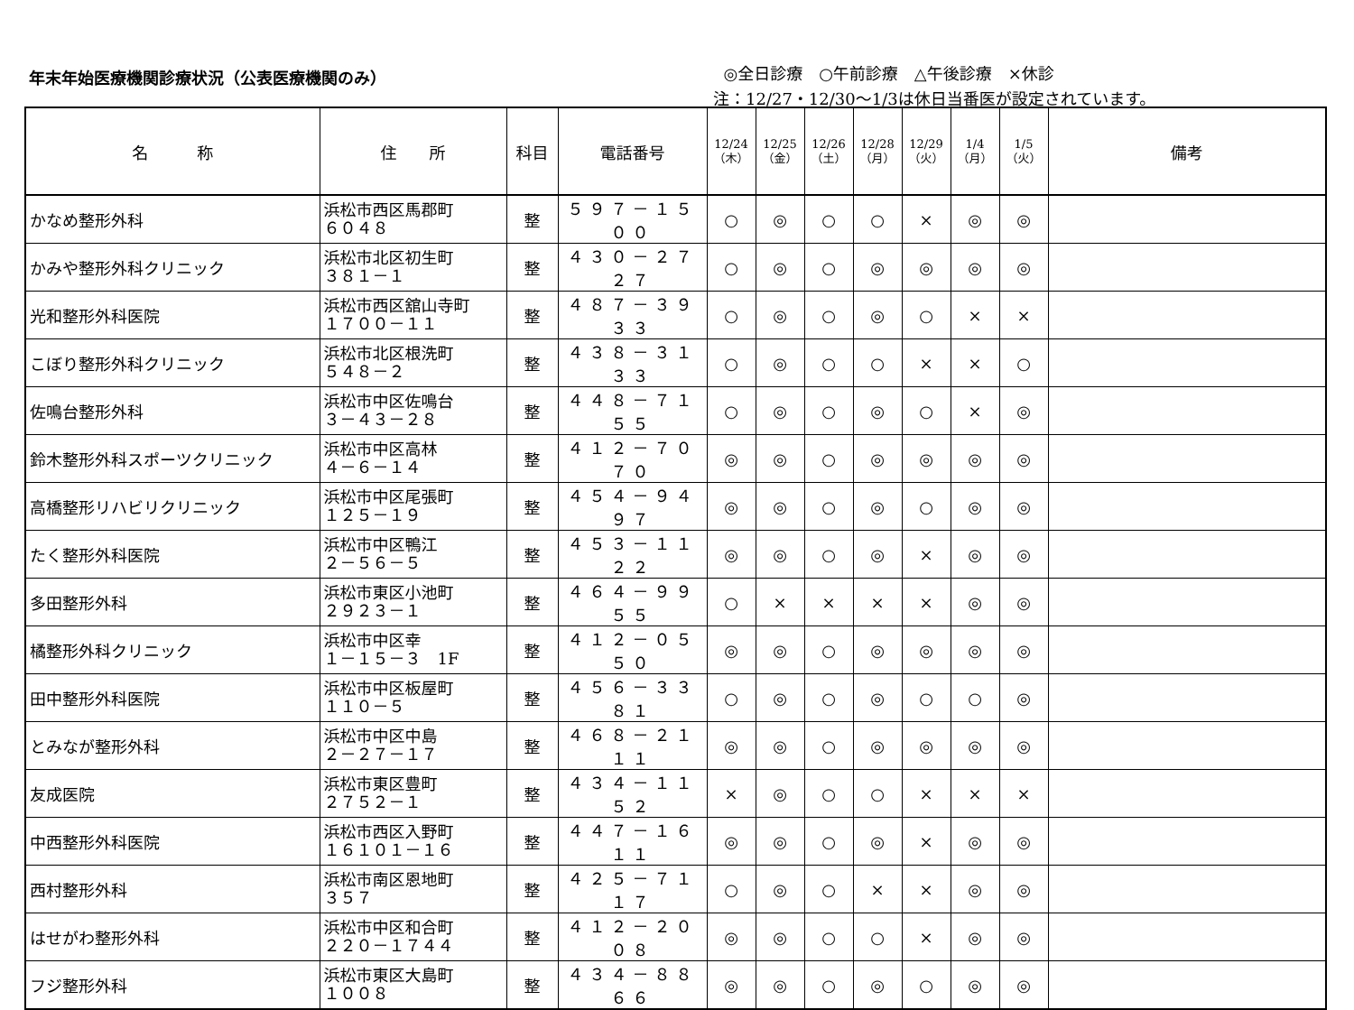年末年始医療機関診療状況（公表医療機関のみ）
◎全日診療　○午前診療　△午後診療　×休診
注：12/27・12/30～1/3は休日当番医が設定されています。
| 名 称 | 住 所 | 科目 | 電話番号 | 12/24 （木） | 12/25 （金） | 12/26 （土） | 12/28 （月） | 12/29 （火） | 1/4 （月） | 1/5 （火） | 備考 |
| --- | --- | --- | --- | --- | --- | --- | --- | --- | --- | --- | --- |
| かなめ整形外科 | 浜松市西区馬郡町 ６０４８ | 整 | ５９７－１５００ | ○ | ◎ | ○ | ○ | × | ◎ | ◎ | |
| かみや整形外科クリニック | 浜松市北区初生町 ３８１－１ | 整 | ４３０－２７２７ | ○ | ◎ | ○ | ◎ | ◎ | ◎ | ◎ | |
| 光和整形外科医院 | 浜松市西区舘山寺町 １７００－１１ | 整 | ４８７－３９３３ | ○ | ◎ | ○ | ◎ | ○ | × | × | |
| こぼり整形外科クリニック | 浜松市北区根洗町 ５４８－２ | 整 | ４３８－３１３３ | ○ | ◎ | ○ | ○ | × | × | ○ | |
| 佐鳴台整形外科 | 浜松市中区佐鳴台 ３－４３－２８ | 整 | ４４８－７１５５ | ○ | ◎ | ○ | ◎ | ○ | × | ◎ | |
| 鈴木整形外科スポーツクリニック | 浜松市中区高林 ４－６－１４ | 整 | ４１２－７０７０ | ◎ | ◎ | ○ | ◎ | ◎ | ◎ | ◎ | |
| 高橋整形リハビリクリニック | 浜松市中区尾張町 １２５－１９ | 整 | ４５４－９４９７ | ◎ | ◎ | ○ | ◎ | ○ | ◎ | ◎ | |
| たく整形外科医院 | 浜松市中区鴨江 ２－５６－５ | 整 | ４５３－１１２２ | ◎ | ◎ | ○ | ◎ | × | ◎ | ◎ | |
| 多田整形外科 | 浜松市東区小池町 ２９２３－１ | 整 | ４６４－９９５５ | ○ | × | × | × | × | ◎ | ◎ | |
| 橘整形外科クリニック | 浜松市中区幸 １－１５－３ 1F | 整 | ４１２－０５５０ | ◎ | ◎ | ○ | ◎ | ◎ | ◎ | ◎ | |
| 田中整形外科医院 | 浜松市中区板屋町 １１０－５ | 整 | ４５６－３３８１ | ○ | ◎ | ○ | ◎ | ○ | ○ | ◎ | |
| とみなが整形外科 | 浜松市中区中島 ２－２７－１７ | 整 | ４６８－２１１１ | ◎ | ◎ | ○ | ◎ | ◎ | ◎ | ◎ | |
| 友成医院 | 浜松市東区豊町 ２７５２－１ | 整 | ４３４－１１５２ | × | ◎ | ○ | ○ | × | × | × | |
| 中西整形外科医院 | 浜松市西区入野町 １６１０１－１６ | 整 | ４４７－１６１１ | ◎ | ◎ | ○ | ◎ | × | ◎ | ◎ | |
| 西村整形外科 | 浜松市南区恩地町 ３５７ | 整 | ４２５－７１１７ | ○ | ◎ | ○ | × | × | ◎ | ◎ | |
| はせがわ整形外科 | 浜松市中区和合町 ２２０－１７４４ | 整 | ４１２－２００８ | ◎ | ◎ | ○ | ○ | × | ◎ | ◎ | |
| フジ整形外科 | 浜松市東区大島町 １００８ | 整 | ４３４－８８６６ | ◎ | ◎ | ○ | ◎ | ○ | ◎ | ◎ | |